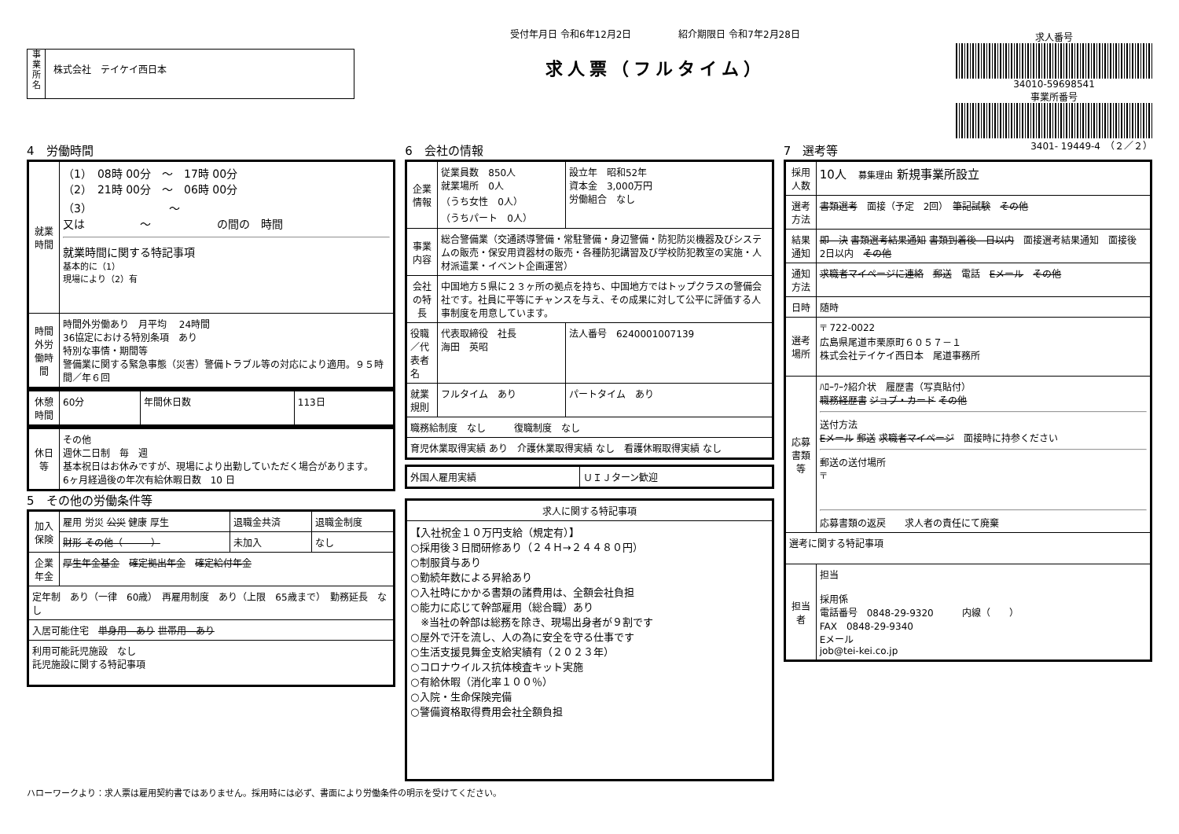事
業
所
名
株式会社　テイケイ西日本
受付年月日 令和6年12月2日　　　　　紹介期限日 令和7年2月28日
求人票（フルタイム）
求人番号
34010-59698541
事業所番号
3401- 19449-4　（２／２）
4　労働時間
| 就業時間 | （1） 08時 00分 ～ 17時 00分 （2） 21時 00分 ～ 06時 00分 （3） ～ 又は ～ の間の 時間 就業時間に関する特記事項 基本的に（1） 現場により（2）有 |
| 時間外労働時間 | 時間外労働あり 月平均 24時間 36協定における特別条項 あり 特別な事情・期間等 警備業に関する緊急事態（災害）警備トラブル等の対応により適用。９５時間／年６回 |
| 休憩時間 | 60分 | 年間休日数 | 113日 |
| 休日等 | その他 週休二日制 毎 週 基本祝日はお休みですが、現場により出勤していただく場合があります。 6ヶ月経過後の年次有給休暇日数 10 日 |
5　その他の労働条件等
| 加入保険 | 雇用 労災 公災 健康 厚生 | 退職金共済 | 退職金制度 |
| | 財形 その他（ ） | 未加入 | なし |
| 企業年金 | 厚生年金基金 確定拠出年金 確定給付年金 | | |
| 定年制 あり（一律 60歳） 再雇用制度 あり（上限 65歳まで） 勤務延長 なし | | | |
| 入居可能住宅 単身用 あり 世帯用 あり | | | |
| 利用可能託児施設 なし 託児施設に関する特記事項 | | | |
6　会社の情報
| 企業情報 | 従業員数 850人 就業場所 0人 （うち女性 0人） （うちパート 0人） | 設立年 昭和52年 資本金 3,000万円 労働組合 なし |
| 事業内容 | 総合警備業（交通誘導警備・常駐警備・身辺警備・防犯防災機器及びシステムの販売・保安用資器材の販売・各種防犯講習及び学校防犯教室の実施・人材派遣業・イベント企画運営） | |
| 会社の特長 | 中国地方５県に２３ヶ所の拠点を持ち、中国地方ではトップクラスの警備会社です。社員に平等にチャンスを与え、その成果に対して公平に評価する人事制度を用意しています。 | |
| 役職／代表者名 | 代表取締役 社長 海田 英昭 | 法人番号 6240001007139 |
| 就業規則 | フルタイム あり | パートタイム あり |
| 職務給制度 なし 復職制度 なし | | |
| 育児休業取得実績 あり 介護休業取得実績 なし 看護休暇取得実績 なし | | |
| 外国人雇用実績 | ＵＩＪターン歓迎 |
| 求人に関する特記事項 |
| 【入社祝金１０万円支給（規定有）】 ○採用後３日間研修あり（２４Ｈ→２４４８０円） ○制服貸与あり ○勤続年数による昇給あり ○入社時にかかる書類の諸費用は、全額会社負担 ○能力に応じて幹部雇用（総合職）あり ※当社の幹部は総務を除き、現場出身者が９割です ○屋外で汗を流し、人の為に安全を守る仕事です ○生活支援見舞金支給実績有（２０２３年） ○コロナウイルス抗体検査キット実施 ○有給休暇（消化率１００％） ○入院・生命保険完備 ○警備資格取得費用会社全額負担 |
7　選考等
| 採用人数 | 10人 募集理由 新規事業所設立 |
| 選考方法 | 書類選考 面接（予定 2回） 筆記試験 その他 |
| 結果通知 | 即 決 書類選考結果通知 書類到着後 日以内 面接選考結果通知 面接後 2日以内 その他 |
| 通知方法 | 求職者マイページに連絡 郵送 電話 Eメール その他 |
| 日時 | 随時 |
| 選考場所 | 〒 722-0022 広島県尾道市栗原町６０５７－１ 株式会社テイケイ西日本 尾道事務所 |
| 応募書類等 | ﾊﾛｰﾜｰｸ紹介状 履歴書（写真貼付） 職務経歴書 ジョブ・カード その他 送付方法 Eメール 郵送 求職者マイページ 面接時に持参ください 郵送の送付場所 〒 応募書類の返戻 求人者の責任にて廃棄 |
| 選考に関する特記事項 | |
| 担当者 | 担当 採用係 電話番号 0848-29-9320 内線（ ） FAX 0848-29-9340 Eメール job@tei-kei.co.jp |
ハローワークより：求人票は雇用契約書ではありません。採用時には必ず、書面により労働条件の明示を受けてください。